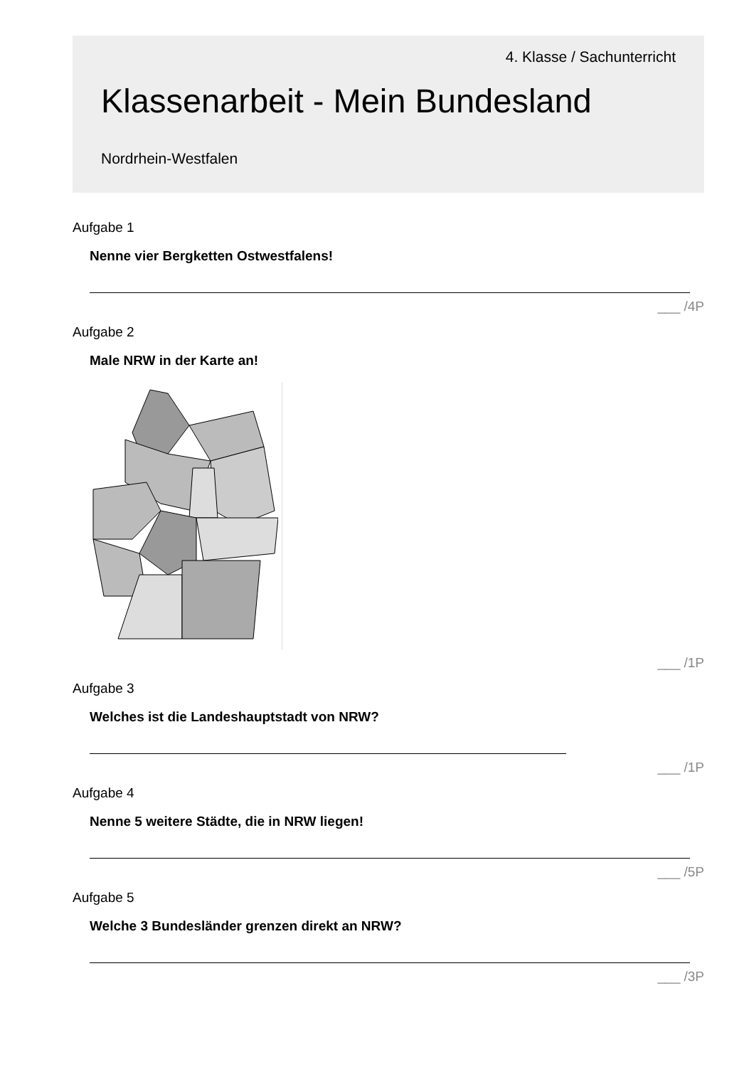4. Klasse / Sachunterricht
Klassenarbeit - Mein Bundesland
Nordrhein-Westfalen
Aufgabe 1
Nenne vier Bergketten Ostwestfalens!
___ /4P
Aufgabe 2
Male NRW in der Karte an!
___ /1P
Aufgabe 3
Welches ist die Landeshauptstadt von NRW?
___ /1P
Aufgabe 4
Nenne 5 weitere Städte, die in NRW liegen!
___ /5P
Aufgabe 5
Welche 3 Bundesländer grenzen direkt an NRW?
___ /3P